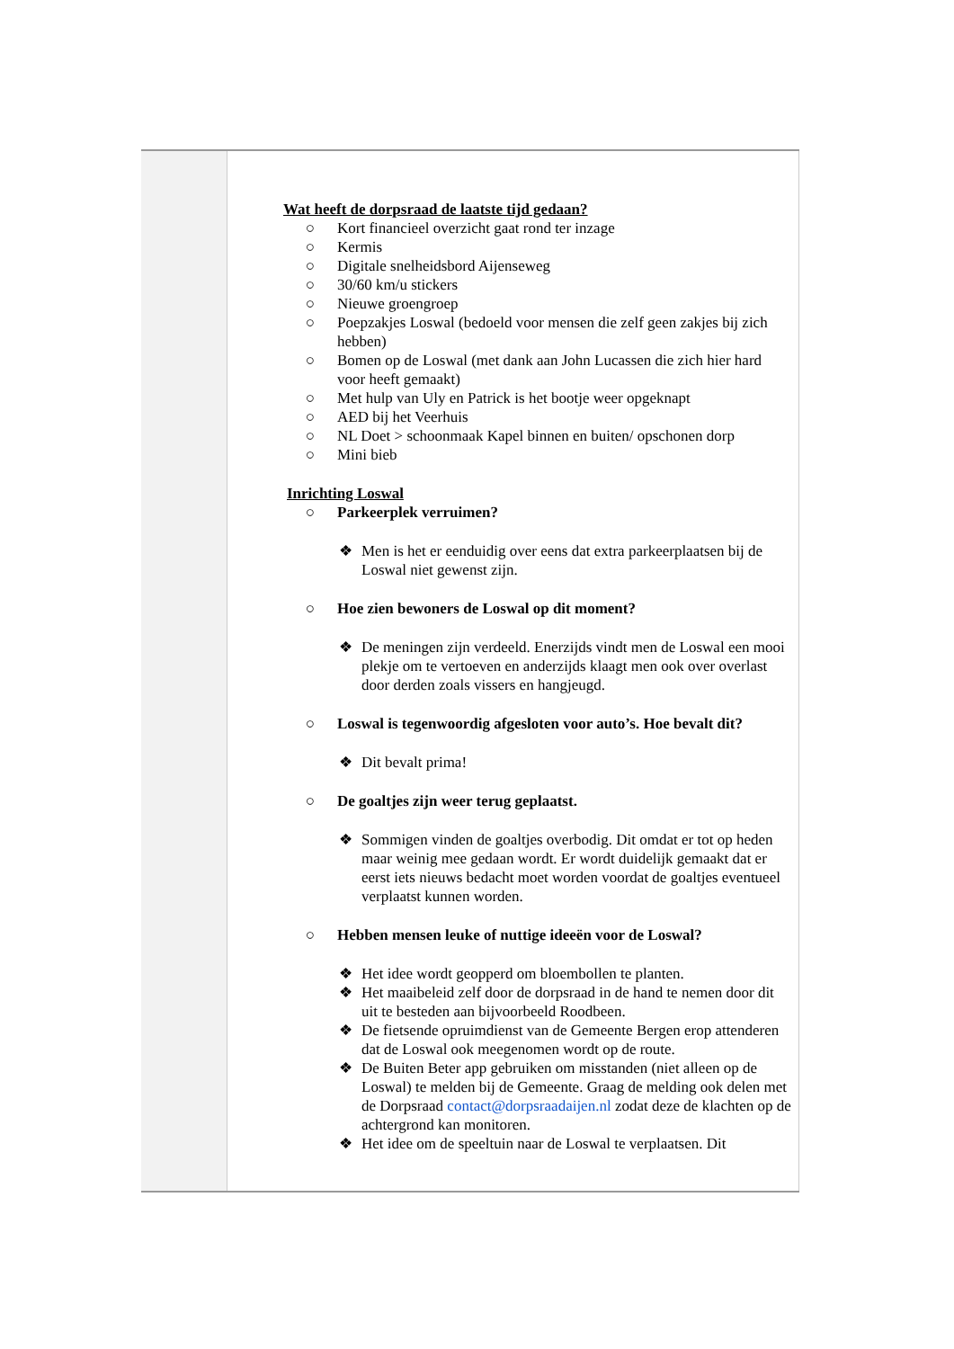| | Wat heeft de dorpsraad de laatste tijd gedaan? ○ Kort financieel overzicht gaat rond ter inzage ○ Kermis ○ Digitale snelheidsbord Aijenseweg ○ 30/60 km/u stickers ○ Nieuwe groengroep ○ Poepzakjes Loswal (bedoeld voor mensen die zelf geen zakjes bij zich hebben) ○ Bomen op de Loswal (met dank aan John Lucassen die zich hier hard voor heeft gemaakt) ○ Met hulp van Uly en Patrick is het bootje weer opgeknapt ○ AED bij het Veerhuis ○ NL Doet > schoonmaak Kapel binnen en buiten/ opschonen dorp ○ Mini bieb Inrichting Loswal ○ Parkeerplek verruimen? ❖ Men is het er eenduidig over eens dat extra parkeerplaatsen bij de Loswal niet gewenst zijn. ○ Hoe zien bewoners de Loswal op dit moment? ❖ De meningen zijn verdeeld. Enerzijds vindt men de Loswal een mooi plekje om te vertoeven en anderzijds klaagt men ook over overlast door derden zoals vissers en hangjeugd. ○ Loswal is tegenwoordig afgesloten voor auto’s. Hoe bevalt dit? ❖ Dit bevalt prima! ○ De goaltjes zijn weer terug geplaatst. ❖ Sommigen vinden de goaltjes overbodig. Dit omdat er tot op heden maar weinig mee gedaan wordt. Er wordt duidelijk gemaakt dat er eerst iets nieuws bedacht moet worden voordat de goaltjes eventueel verplaatst kunnen worden. ○ Hebben mensen leuke of nuttige ideeën voor de Loswal? ❖ Het idee wordt geopperd om bloembollen te planten. ❖ Het maaibeleid zelf door de dorpsraad in de hand te nemen door dit uit te besteden aan bijvoorbeeld Roodbeen. ❖ De fietsende opruimdienst van de Gemeente Bergen erop attenderen dat de Loswal ook meegenomen wordt op de route. ❖ De Buiten Beter app gebruiken om misstanden (niet alleen op de Loswal) te melden bij de Gemeente. Graag de melding ook delen met de Dorpsraad contact@dorpsraadaijen.nl zodat deze de klachten op de achtergrond kan monitoren. ❖ Het idee om de speeltuin naar de Loswal te verplaatsen. Dit |